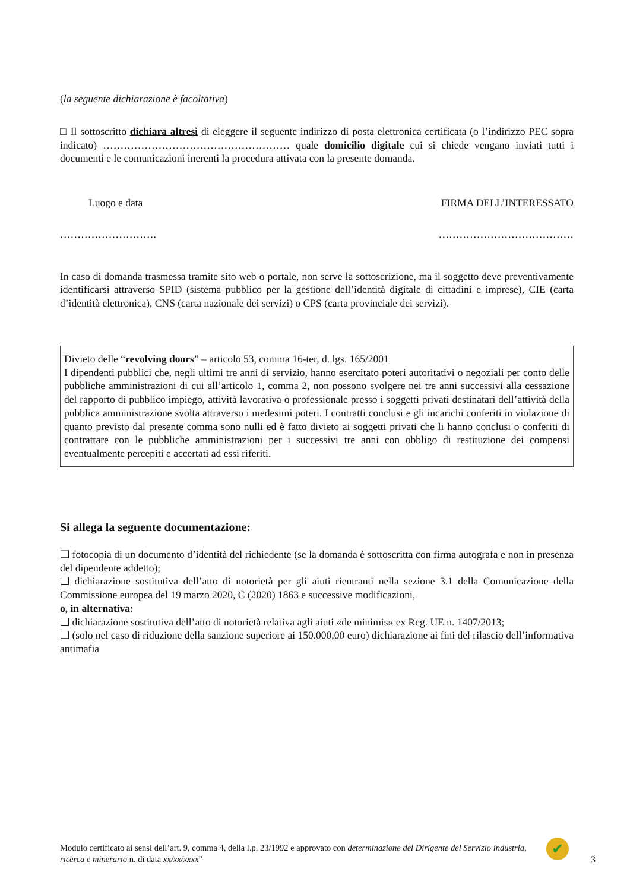(la seguente dichiarazione è facoltativa)
□ Il sottoscritto dichiara altresì di eleggere il seguente indirizzo di posta elettronica certificata (o l’indirizzo PEC sopra indicato) ……………………………………………… quale domicilio digitale cui si chiede vengano inviati tutti i documenti e le comunicazioni inerenti la procedura attivata con la presente domanda.
Luogo e data FIRMA DELL’INTERESSATO
………………………. …………………………………
In caso di domanda trasmessa tramite sito web o portale, non serve la sottoscrizione, ma il soggetto deve preventivamente identificarsi attraverso SPID (sistema pubblico per la gestione dell’identità digitale di cittadini e imprese), CIE (carta d’identità elettronica), CNS (carta nazionale dei servizi) o CPS (carta provinciale dei servizi).
Divieto delle “revolving doors” – articolo 53, comma 16-ter, d. lgs. 165/2001
I dipendenti pubblici che, negli ultimi tre anni di servizio, hanno esercitato poteri autoritativi o negoziali per conto delle pubbliche amministrazioni di cui all’articolo 1, comma 2, non possono svolgere nei tre anni successivi alla cessazione del rapporto di pubblico impiego, attività lavorativa o professionale presso i soggetti privati destinatari dell’attività della pubblica amministrazione svolta attraverso i medesimi poteri. I contratti conclusi e gli incarichi conferiti in violazione di quanto previsto dal presente comma sono nulli ed è fatto divieto ai soggetti privati che li hanno conclusi o conferiti di contrattare con le pubbliche amministrazioni per i successivi tre anni con obbligo di restituzione dei compensi eventualmente percepiti e accertati ad essi riferiti.
Si allega la seguente documentazione:
❑ fotocopia di un documento d’identità del richiedente (se la domanda è sottoscritta con firma autografa e non in presenza del dipendente addetto);
❑ dichiarazione sostitutiva dell’atto di notorietà per gli aiuti rientranti nella sezione 3.1 della Comunicazione della Commissione europea del 19 marzo 2020, C (2020) 1863 e successive modificazioni,
o, in alternativa:
❑ dichiarazione sostitutiva dell’atto di notorietà relativa agli aiuti «de minimis» ex Reg. UE n. 1407/2013;
❑ (solo nel caso di riduzione della sanzione superiore ai 150.000,00 euro) dichiarazione ai fini del rilascio dell’informativa antimafia
Modulo certificato ai sensi dell’art. 9, comma 4, della l.p. 23/1992 e approvato con determinazione del Dirigente del Servizio industria, ricerca e minerario n. di data xx/xx/xxxx”
✔
3